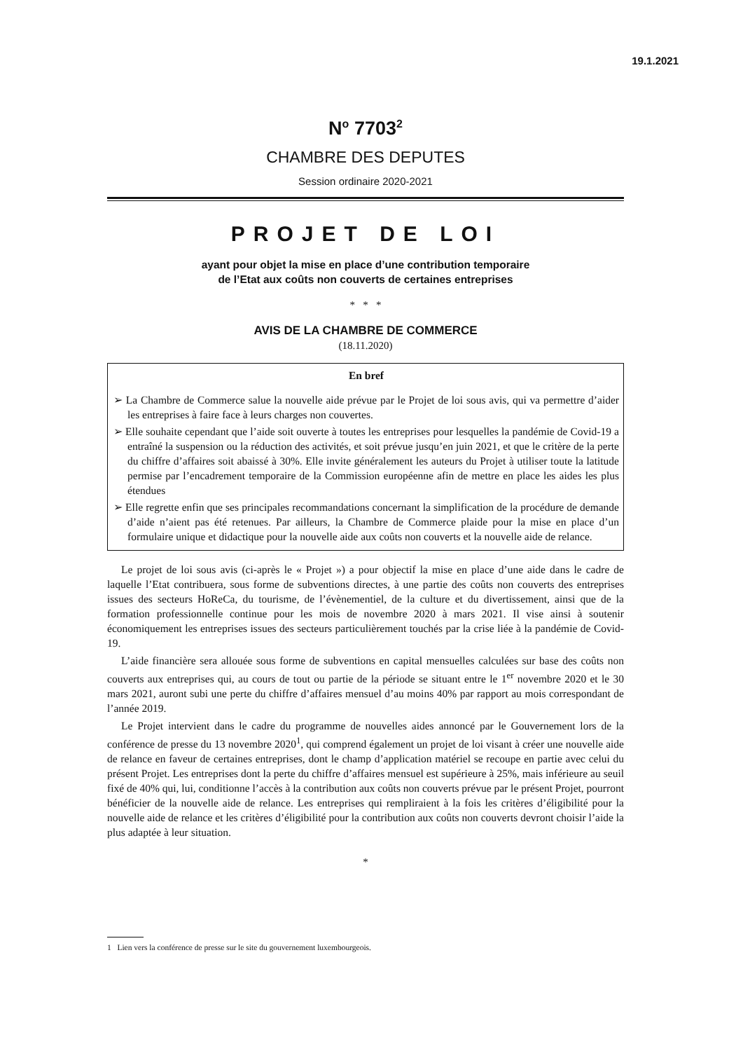19.1.2021
N<sup>o</sup> 7703<sup>2</sup>
CHAMBRE DES DEPUTES
Session ordinaire 2020-2021
PROJET DE LOI
ayant pour objet la mise en place d’une contribution temporaire
de l’Etat aux coûts non couverts de certaines entreprises
* * *
AVIS DE LA CHAMBRE DE COMMERCE
(18.11.2020)
En bref
➢ La Chambre de Commerce salue la nouvelle aide prévue par le Projet de loi sous avis, qui va permettre d’aider les entreprises à faire face à leurs charges non couvertes.
➢ Elle souhaite cependant que l’aide soit ouverte à toutes les entreprises pour lesquelles la pandémie de Covid-19 a entraîné la suspension ou la réduction des activités, et soit prévue jusqu’en juin 2021, et que le critère de la perte du chiffre d’affaires soit abaissé à 30%. Elle invite généralement les auteurs du Projet à utiliser toute la latitude permise par l’encadrement temporaire de la Commission européenne afin de mettre en place les aides les plus étendues
➢ Elle regrette enfin que ses principales recommandations concernant la simplification de la procédure de demande d’aide n’aient pas été retenues. Par ailleurs, la Chambre de Commerce plaide pour la mise en place d’un formulaire unique et didactique pour la nouvelle aide aux coûts non couverts et la nouvelle aide de relance.
Le projet de loi sous avis (ci-après le « Projet ») a pour objectif la mise en place d’une aide dans le cadre de laquelle l’Etat contribuera, sous forme de subventions directes, à une partie des coûts non couverts des entreprises issues des secteurs HoReCa, du tourisme, de l’évènementiel, de la culture et du divertissement, ainsi que de la formation professionnelle continue pour les mois de novembre 2020 à mars 2021. Il vise ainsi à soutenir économiquement les entreprises issues des secteurs particulièrement touchés par la crise liée à la pandémie de Covid-19.
L’aide financière sera allouée sous forme de subventions en capital mensuelles calculées sur base des coûts non couverts aux entreprises qui, au cours de tout ou partie de la période se situant entre le 1<sup>er</sup> novembre 2020 et le 30 mars 2021, auront subi une perte du chiffre d’affaires mensuel d’au moins 40% par rapport au mois correspondant de l’année 2019.
Le Projet intervient dans le cadre du programme de nouvelles aides annoncé par le Gouvernement lors de la conférence de presse du 13 novembre 2020<sup>1</sup>, qui comprend également un projet de loi visant à créer une nouvelle aide de relance en faveur de certaines entreprises, dont le champ d’application matériel se recoupe en partie avec celui du présent Projet. Les entreprises dont la perte du chiffre d’affaires mensuel est supérieure à 25%, mais inférieure au seuil fixé de 40% qui, lui, conditionne l’accès à la contribution aux coûts non couverts prévue par le présent Projet, pourront bénéficier de la nouvelle aide de relance. Les entreprises qui rempliraient à la fois les critères d’éligibilité pour la nouvelle aide de relance et les critères d’éligibilité pour la contribution aux coûts non couverts devront choisir l’aide la plus adaptée à leur situation.
*
1 Lien vers la conférence de presse sur le site du gouvernement luxembourgeois.